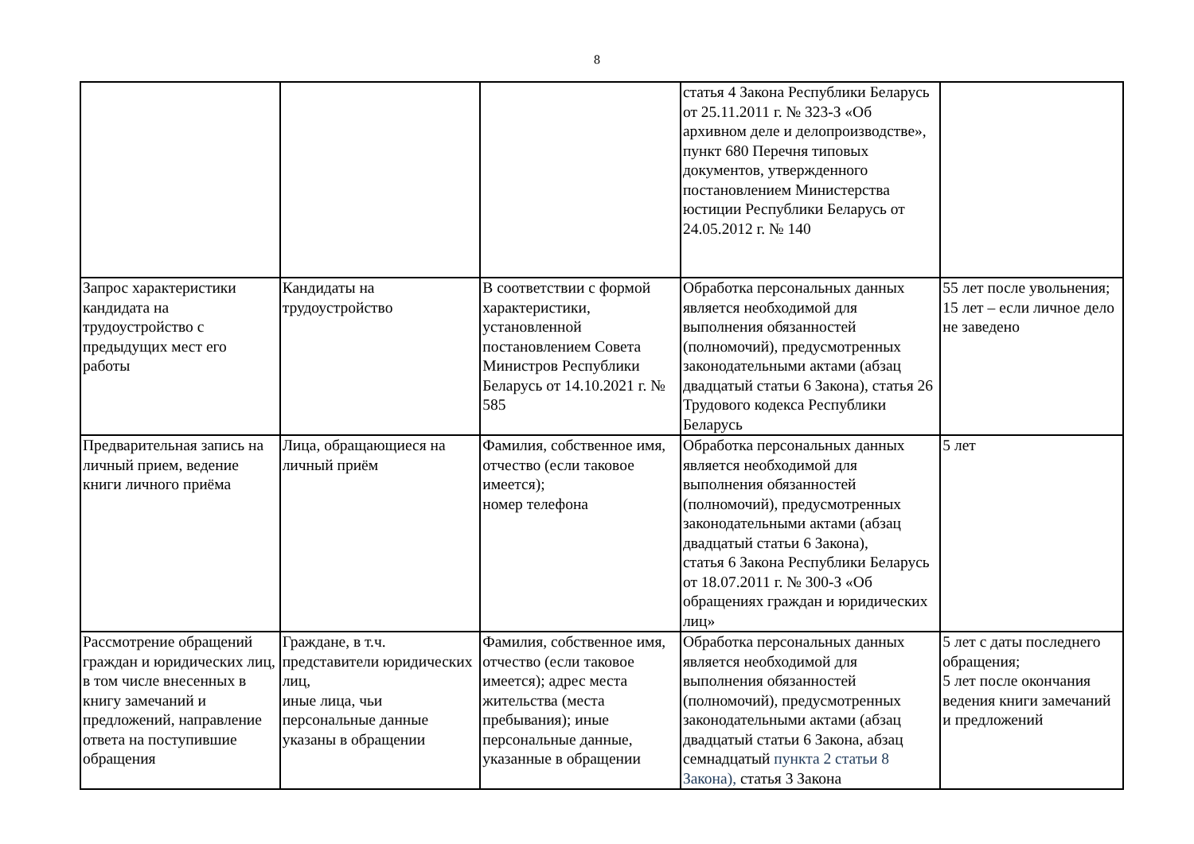8
| | | | статья 4 Закона Республики Беларусь от 25.11.2011 г. № 323-З «Об архивном деле и делопроизводстве», пункт 680 Перечня типовых документов, утвержденного постановлением Министерства юстиции Республики Беларусь от 24.05.2012 г. № 140 | |
| Запрос характеристики кандидата на трудоустройство с предыдущих мест его работы | Кандидаты на трудоустройство | В соответствии с формой характеристики, установленной постановлением Совета Министров Республики Беларусь от 14.10.2021 г. № 585 | Обработка персональных данных является необходимой для выполнения обязанностей (полномочий), предусмотренных законодательными актами (абзац двадцатый статьи 6 Закона), статья 26 Трудового кодекса Республики Беларусь | 55 лет после увольнения; 15 лет – если личное дело не заведено |
| Предварительная запись на личный прием, ведение книги личного приёма | Лица, обращающиеся на личный приём | Фамилия, собственное имя, отчество (если таковое имеется); номер телефона | Обработка персональных данных является необходимой для выполнения обязанностей (полномочий), предусмотренных законодательными актами (абзац двадцатый статьи 6 Закона), статья 6 Закона Республики Беларусь от 18.07.2011 г. № 300-З «Об обращениях граждан и юридических лиц» | 5 лет |
| Рассмотрение обращений граждан и юридических лиц, в том числе внесенных в книгу замечаний и предложений, направление ответа на поступившие обращения | Граждане, в т.ч. представители юридических лиц, иные лица, чьи персональные данные указаны в обращении | Фамилия, собственное имя, отчество (если таковое имеется); адрес места жительства (места пребывания); иные персональные данные, указанные в обращении | Обработка персональных данных является необходимой для выполнения обязанностей (полномочий), предусмотренных законодательными актами (абзац двадцатый статьи 6 Закона, абзац семнадцатый пункта 2 статьи 8 Закона), статья 3 Закона | 5 лет с даты последнего обращения; 5 лет после окончания ведения книги замечаний и предложений |